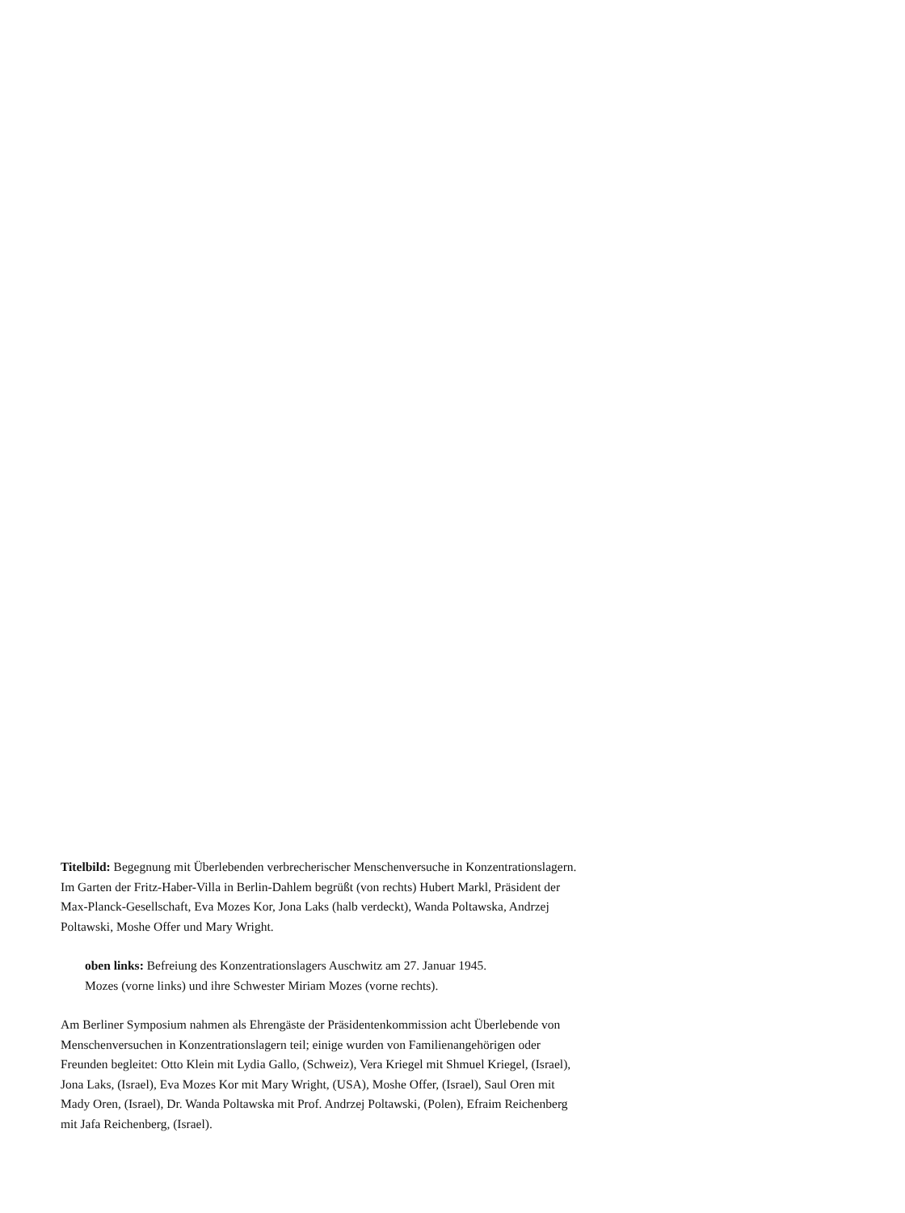Titelbild: Begegnung mit Überlebenden verbrecherischer Menschenversuche in Konzentrationslagern. Im Garten der Fritz-Haber-Villa in Berlin-Dahlem begrüßt (von rechts) Hubert Markl, Präsident der Max-Planck-Gesellschaft, Eva Mozes Kor, Jona Laks (halb verdeckt), Wanda Poltawska, Andrzej Poltawski, Moshe Offer und Mary Wright.
oben links: Befreiung des Konzentrationslagers Auschwitz am 27. Januar 1945.
Mozes (vorne links) und ihre Schwester Miriam Mozes (vorne rechts).
Am Berliner Symposium nahmen als Ehrengäste der Präsidentenkommission acht Überlebende von Menschenversuchen in Konzentrationslagern teil; einige wurden von Familienangehörigen oder Freunden begleitet: Otto Klein mit Lydia Gallo, (Schweiz), Vera Kriegel mit Shmuel Kriegel, (Israel), Jona Laks, (Israel), Eva Mozes Kor mit Mary Wright, (USA), Moshe Offer, (Israel), Saul Oren mit Mady Oren, (Israel), Dr. Wanda Poltawska mit Prof. Andrzej Poltawski, (Polen), Efraim Reichenberg mit Jafa Reichenberg, (Israel).